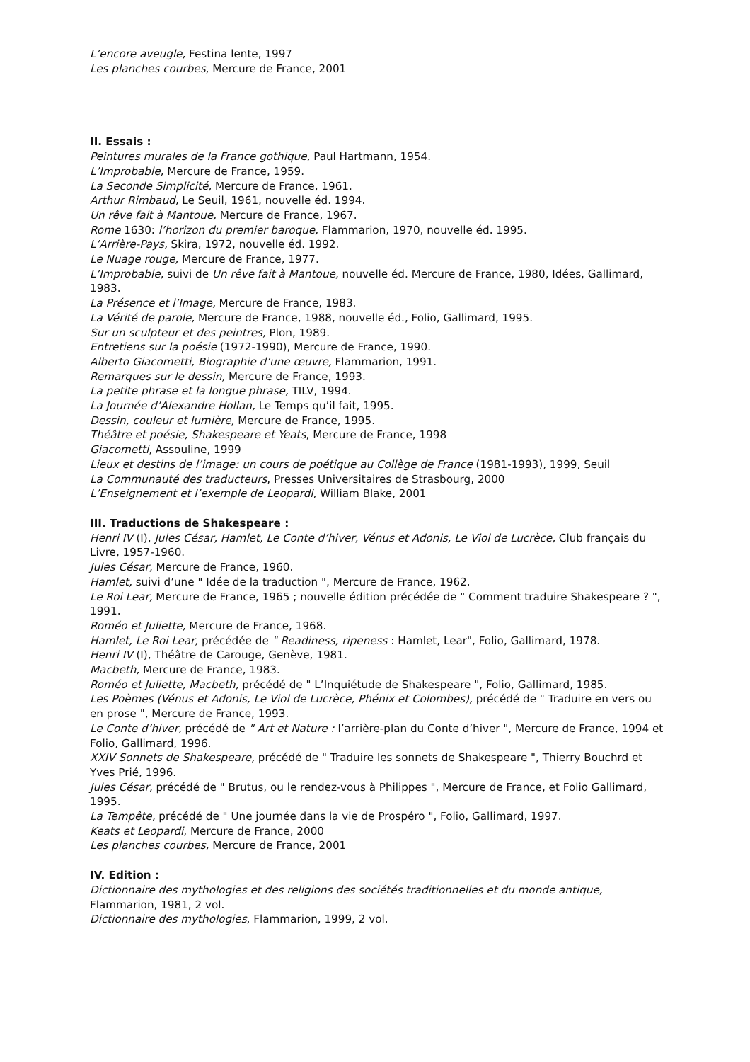L’encore aveugle, Festina lente, 1997
Les planches courbes, Mercure de France, 2001
II. Essais :
Peintures murales de la France gothique, Paul Hartmann, 1954.
L’Improbable, Mercure de France, 1959.
La Seconde Simplicité, Mercure de France, 1961.
Arthur Rimbaud, Le Seuil, 1961, nouvelle éd. 1994.
Un rêve fait à Mantoue, Mercure de France, 1967.
Rome 1630: l’horizon du premier baroque, Flammarion, 1970, nouvelle éd. 1995.
L’Arrière-Pays, Skira, 1972, nouvelle éd. 1992.
Le Nuage rouge, Mercure de France, 1977.
L’Improbable, suivi de Un rêve fait à Mantoue, nouvelle éd. Mercure de France, 1980, Idées, Gallimard, 1983.
La Présence et l’Image, Mercure de France, 1983.
La Vérité de parole, Mercure de France, 1988, nouvelle éd., Folio, Gallimard, 1995.
Sur un sculpteur et des peintres, Plon, 1989.
Entretiens sur la poésie (1972-1990), Mercure de France, 1990.
Alberto Giacometti, Biographie d’une œuvre, Flammarion, 1991.
Remarques sur le dessin, Mercure de France, 1993.
La petite phrase et la longue phrase, TILV, 1994.
La Journée d’Alexandre Hollan, Le Temps qu’il fait, 1995.
Dessin, couleur et lumière, Mercure de France, 1995.
Théâtre et poésie, Shakespeare et Yeats, Mercure de France, 1998
Giacometti, Assouline, 1999
Lieux et destins de l’image: un cours de poétique au Collège de France (1981-1993), 1999, Seuil
La Communauté des traducteurs, Presses Universitaires de Strasbourg, 2000
L’Enseignement et l’exemple de Leopardi, William Blake, 2001
III. Traductions de Shakespeare :
Henri IV (I), Jules César, Hamlet, Le Conte d’hiver, Vénus et Adonis, Le Viol de Lucrèce, Club français du Livre, 1957-1960.
Jules César, Mercure de France, 1960.
Hamlet, suivi d’une " Idée de la traduction ", Mercure de France, 1962.
Le Roi Lear, Mercure de France, 1965 ; nouvelle édition précédée de " Comment traduire Shakespeare ? ", 1991.
Roméo et Juliette, Mercure de France, 1968.
Hamlet, Le Roi Lear, précédée de " Readiness, ripeness : Hamlet, Lear", Folio, Gallimard, 1978.
Henri IV (I), Théâtre de Carouge, Genève, 1981.
Macbeth, Mercure de France, 1983.
Roméo et Juliette, Macbeth, précédé de " L’Inquiétude de Shakespeare ", Folio, Gallimard, 1985.
Les Poèmes (Vénus et Adonis, Le Viol de Lucrèce, Phénix et Colombes), précédé de " Traduire en vers ou en prose ", Mercure de France, 1993.
Le Conte d’hiver, précédé de " Art et Nature : l’arrière-plan du Conte d’hiver ", Mercure de France, 1994 et Folio, Gallimard, 1996.
XXIV Sonnets de Shakespeare, précédé de " Traduire les sonnets de Shakespeare ", Thierry Bouchrd et Yves Prié, 1996.
Jules César, précédé de " Brutus, ou le rendez-vous à Philippes ", Mercure de France, et Folio Gallimard, 1995.
La Tempête, précédé de " Une journée dans la vie de Prospéro ", Folio, Gallimard, 1997.
Keats et Leopardi, Mercure de France, 2000
Les planches courbes, Mercure de France, 2001
IV. Edition :
Dictionnaire des mythologies et des religions des sociétés traditionnelles et du monde antique, Flammarion, 1981, 2 vol.
Dictionnaire des mythologies, Flammarion, 1999, 2 vol.